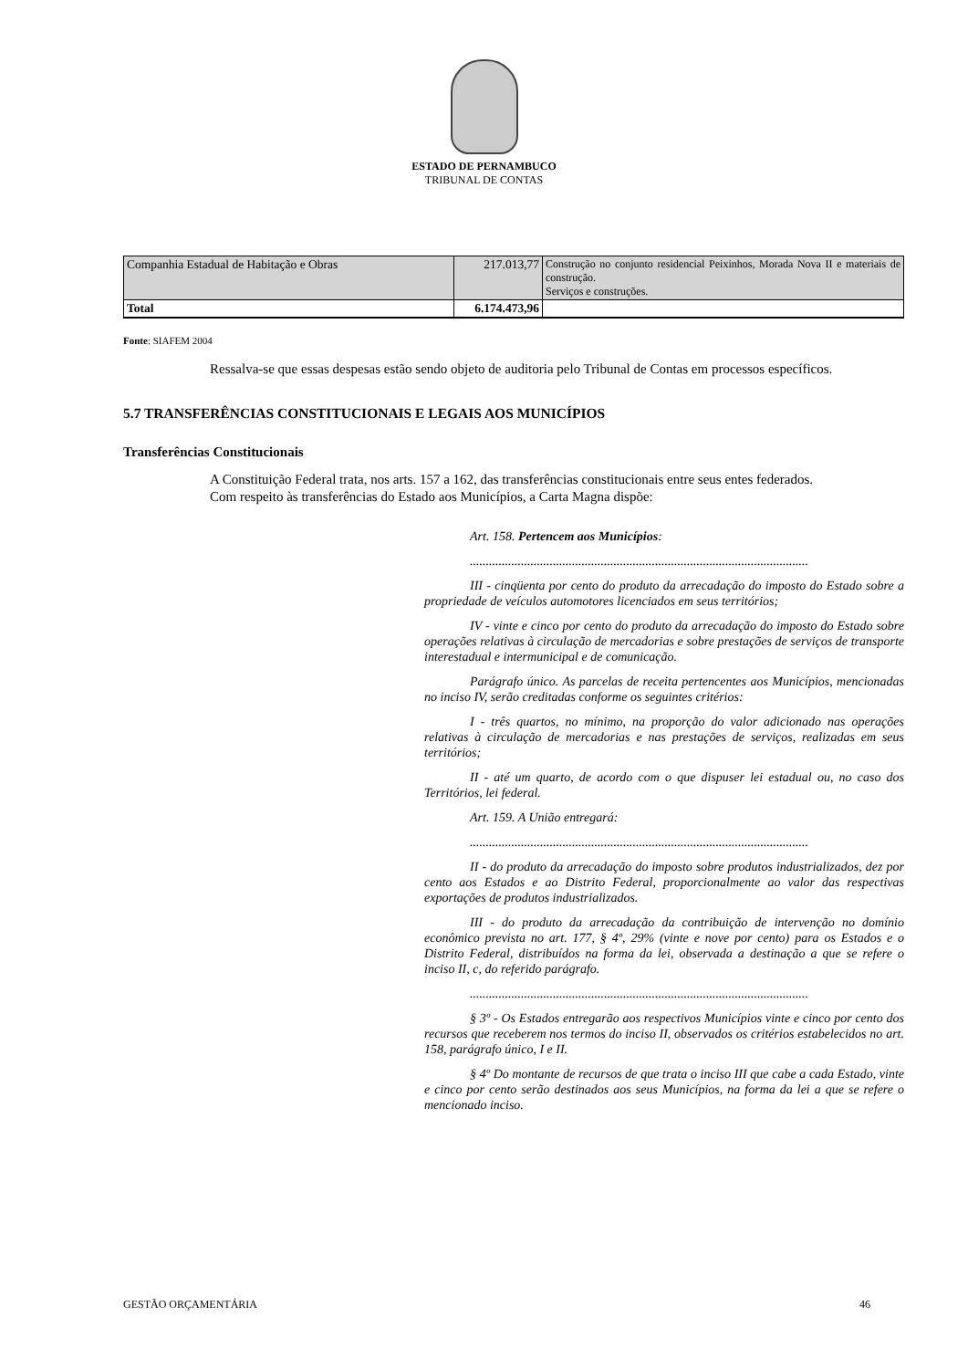ESTADO DE PERNAMBUCO
TRIBUNAL DE CONTAS
| Companhia Estadual de Habitação e Obras | 217.013,77 | Construção no conjunto residencial Peixinhos, Morada Nova II e materiais de construção. Serviços e construções. |
| Total | 6.174.473,96 | |
Fonte: SIAFEM 2004
Ressalva-se que essas despesas estão sendo objeto de auditoria pelo Tribunal de Contas em processos específicos.
5.7 TRANSFERÊNCIAS CONSTITUCIONAIS E LEGAIS AOS MUNICÍPIOS
Transferências Constitucionais
A Constituição Federal trata, nos arts. 157 a 162, das transferências constitucionais entre seus entes federados.
Com respeito às transferências do Estado aos Municípios, a Carta Magna dispõe:
Art. 158. Pertencem aos Municípios:
..........................................................................................................
III - cinqüenta por cento do produto da arrecadação do imposto do Estado sobre a propriedade de veículos automotores licenciados em seus territórios;
IV - vinte e cinco por cento do produto da arrecadação do imposto do Estado sobre operações relativas à circulação de mercadorias e sobre prestações de serviços de transporte interestadual e intermunicipal e de comunicação.
Parágrafo único. As parcelas de receita pertencentes aos Municípios, mencionadas no inciso IV, serão creditadas conforme os seguintes critérios:
I - três quartos, no mínimo, na proporção do valor adicionado nas operações relativas à circulação de mercadorias e nas prestações de serviços, realizadas em seus territórios;
II - até um quarto, de acordo com o que dispuser lei estadual ou, no caso dos Territórios, lei federal.
Art. 159. A União entregará:
..........................................................................................................
II - do produto da arrecadação do imposto sobre produtos industrializados, dez por cento aos Estados e ao Distrito Federal, proporcionalmente ao valor das respectivas exportações de produtos industrializados.
III - do produto da arrecadação da contribuição de intervenção no domínio econômico prevista no art. 177, § 4º, 29% (vinte e nove por cento) para os Estados e o Distrito Federal, distribuídos na forma da lei, observada a destinação a que se refere o inciso II, c, do referido parágrafo.
..........................................................................................................
§ 3º - Os Estados entregarão aos respectivos Municípios vinte e cinco por cento dos recursos que receberem nos termos do inciso II, observados os critérios estabelecidos no art. 158, parágrafo único, I e II.
§ 4º Do montante de recursos de que trata o inciso III que cabe a cada Estado, vinte e cinco por cento serão destinados aos seus Municípios, na forma da lei a que se refere o mencionado inciso.
GESTÃO ORÇAMENTÁRIA 46